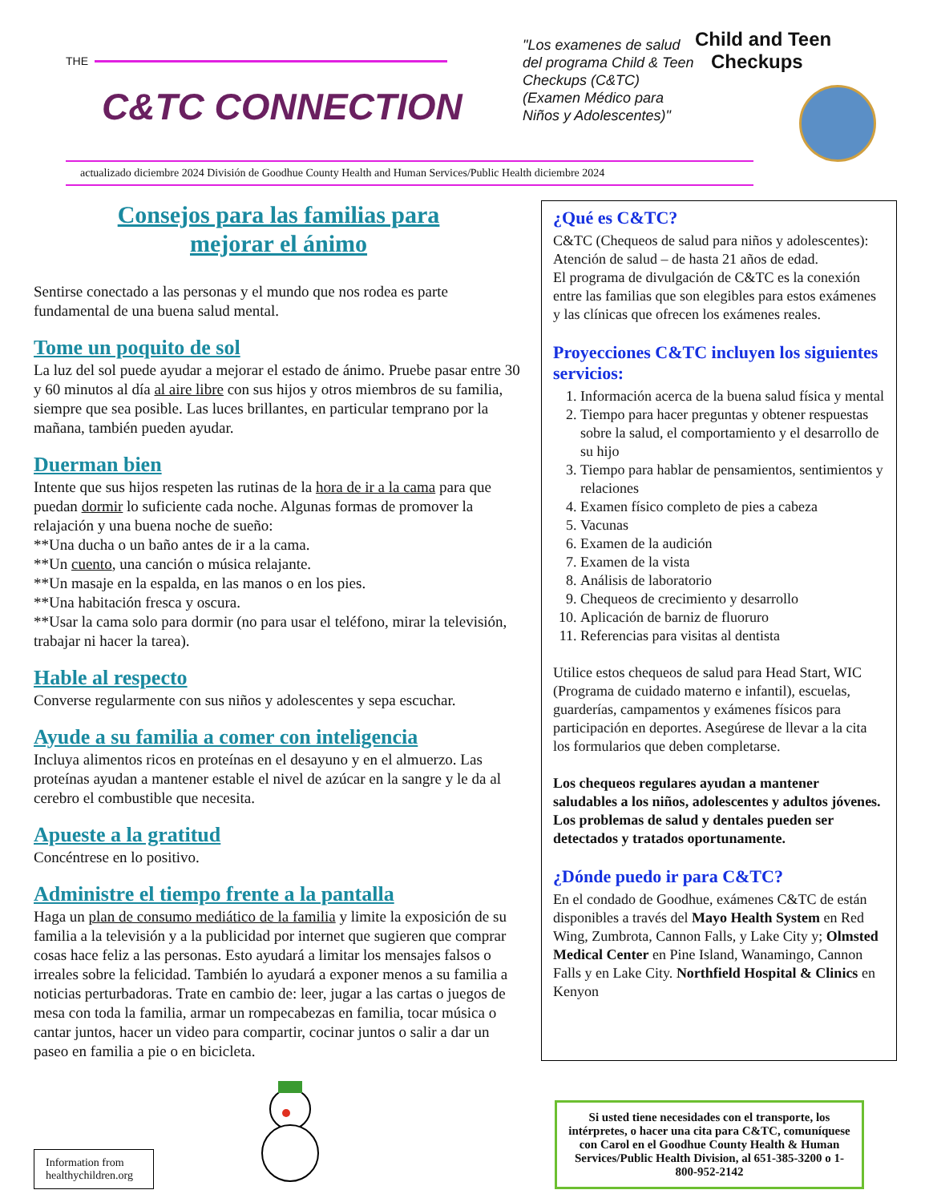THE
C&TC CONNECTION
"Los examenes de salud del programa Child & Teen Checkups (C&TC) (Examen Médico para Niños y Adolescentes)"
Child and Teen
Checkups
actualizado diciembre 2024 División de Goodhue County Health and Human Services/Public Health diciembre 2024
Consejos para las familias para
mejorar el ánimo
Sentirse conectado a las personas y el mundo que nos rodea es parte fundamental de una buena salud mental.
Tome un poquito de sol
La luz del sol puede ayudar a mejorar el estado de ánimo. Pruebe pasar entre 30 y 60 minutos al día al aire libre con sus hijos y otros miembros de su familia, siempre que sea posible. Las luces brillantes, en particular temprano por la mañana, también pueden ayudar.
Duerman bien
Intente que sus hijos respeten las rutinas de la hora de ir a la cama para que puedan dormir lo suficiente cada noche. Algunas formas de promover la relajación y una buena noche de sueño:
**Una ducha o un baño antes de ir a la cama.
**Un cuento, una canción o música relajante.
**Un masaje en la espalda, en las manos o en los pies.
**Una habitación fresca y oscura.
**Usar la cama solo para dormir (no para usar el teléfono, mirar la televisión, trabajar ni hacer la tarea).
Hable al respecto
Converse regularmente con sus niños y adolescentes y sepa escuchar.
Ayude a su familia a comer con inteligencia
Incluya alimentos ricos en proteínas en el desayuno y en el almuerzo. Las proteínas ayudan a mantener estable el nivel de azúcar en la sangre y le da al cerebro el combustible que necesita.
Apueste a la gratitud
Concéntrese en lo positivo.
Administre el tiempo frente a la pantalla
Haga un plan de consumo mediático de la familia y limite la exposición de su familia a la televisión y a la publicidad por internet que sugieren que comprar cosas hace feliz a las personas. Esto ayudará a limitar los mensajes falsos o irreales sobre la felicidad. También lo ayudará a exponer menos a su familia a noticias perturbadoras. Trate en cambio de: leer, jugar a las cartas o juegos de mesa con toda la familia, armar un rompecabezas en familia, tocar música o cantar juntos, hacer un video para compartir, cocinar juntos o salir a dar un paseo en familia a pie o en bicicleta.
¿Qué es C&TC?
C&TC (Chequeos de salud para niños y adolescentes): Atención de salud – de hasta 21 años de edad.
El programa de divulgación de C&TC es la conexión entre las familias que son elegibles para estos exámenes y las clínicas que ofrecen los exámenes reales.
Proyecciones C&TC incluyen los siguientes servicios:
1. Información acerca de la buena salud física y mental
2. Tiempo para hacer preguntas y obtener respuestas sobre la salud, el comportamiento y el desarrollo de su hijo
3. Tiempo para hablar de pensamientos, sentimientos y relaciones
4. Examen físico completo de pies a cabeza
5. Vacunas
6. Examen de la audición
7. Examen de la vista
8. Análisis de laboratorio
9. Chequeos de crecimiento y desarrollo
10. Aplicación de barniz de fluoruro
11. Referencias para visitas al dentista
Utilice estos chequeos de salud para Head Start, WIC (Programa de cuidado materno e infantil), escuelas, guarderías, campamentos y exámenes físicos para participación en deportes. Asegúrese de llevar a la cita los formularios que deben completarse.
Los chequeos regulares ayudan a mantener saludables a los niños, adolescentes y adultos jóvenes.
Los problemas de salud y dentales pueden ser detectados y tratados oportunamente.
¿Dónde puedo ir para C&TC?
En el condado de Goodhue, exámenes C&TC de están disponibles a través del Mayo Health System en Red Wing, Zumbrota, Cannon Falls, y Lake City y; Olmsted Medical Center en Pine Island, Wanamingo, Cannon Falls y en Lake City. Northfield Hospital & Clinics en Kenyon
Information from healthychildren.org
Si usted tiene necesidades con el transporte, los intérpretes, o hacer una cita para C&TC, comuníquese con Carol en el Goodhue County Health & Human Services/Public Health Division, al 651-385-3200 o 1-800-952-2142